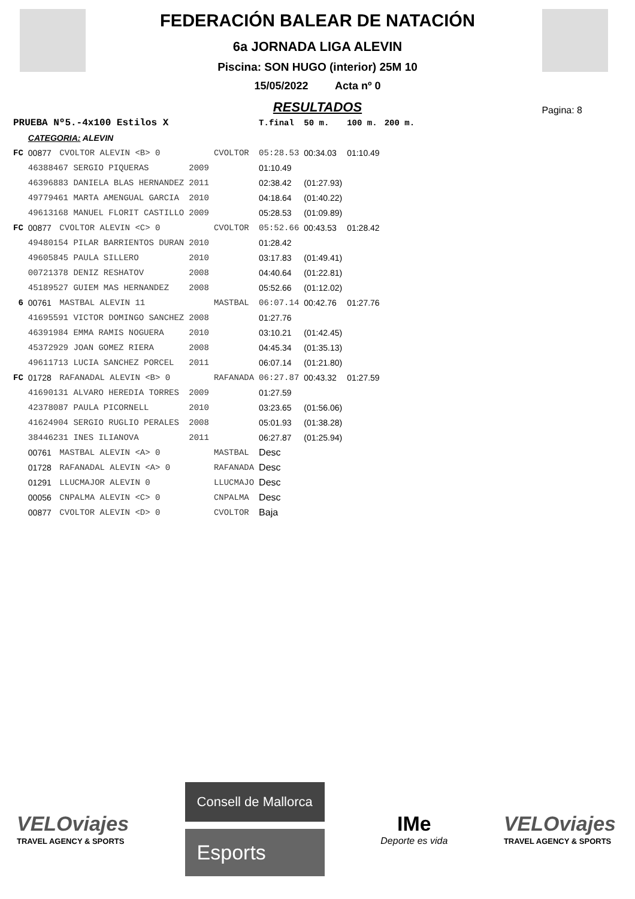FEDERACIÓN BALEAR DE NATACIÓN
6a JORNADA LIGA ALEVIN
Piscina: SON HUGO (interior) 25M 10
15/05/2022 Acta nº 0
RESULTADOS
Pagina: 8
| PRUEBA Nº5.-4x100 Estilos X | | | | | T.final | 50 m. | 100 m. | 200 m. |
| | CATEGORIA: ALEVIN | | | | | | | |
| FC | 00877 | CVOLTOR ALEVIN <B> 0 | | CVOLTOR | 05:28.53 | 00:34.03 | 01:10.49 | |
| | 46388467 SERGIO PIQUERAS | | 2009 | | 01:10.49 | | | |
| | 46396883 DANIELA BLAS HERNANDEZ | | 2011 | | 02:38.42 | (01:27.93) | | |
| | 49779461 MARTA AMENGUAL GARCIA | | 2010 | | 04:18.64 | (01:40.22) | | |
| | 49613168 MANUEL FLORIT CASTILLO | | 2009 | | 05:28.53 | (01:09.89) | | |
| FC | 00877 | CVOLTOR ALEVIN <C> 0 | | CVOLTOR | 05:52.66 | 00:43.53 | 01:28.42 | |
| | 49480154 PILAR BARRIENTOS DURAN | | 2010 | | 01:28.42 | | | |
| | 49605845 PAULA SILLERO | | 2010 | | 03:17.83 | (01:49.41) | | |
| | 00721378 DENIZ RESHATOV | | 2008 | | 04:40.64 | (01:22.81) | | |
| | 45189527 GUIEM MAS HERNANDEZ | | 2008 | | 05:52.66 | (01:12.02) | | |
| 6 | 00761 | MASTBAL ALEVIN 11 | | MASTBAL | 06:07.14 | 00:42.76 | 01:27.76 | |
| | 41695591 VICTOR DOMINGO SANCHEZ | | 2008 | | 01:27.76 | | | |
| | 46391984 EMMA RAMIS NOGUERA | | 2010 | | 03:10.21 | (01:42.45) | | |
| | 45372929 JOAN GOMEZ RIERA | | 2008 | | 04:45.34 | (01:35.13) | | |
| | 49611713 LUCIA SANCHEZ PORCEL | | 2011 | | 06:07.14 | (01:21.80) | | |
| FC | 01728 | RAFANADAL ALEVIN <B> 0 | | RAFANADA | 06:27.87 | 00:43.32 | 01:27.59 | |
| | 41690131 ALVARO HEREDIA TORRES | | 2009 | | 01:27.59 | | | |
| | 42378087 PAULA PICORNELL | | 2010 | | 03:23.65 | (01:56.06) | | |
| | 41624904 SERGIO RUGLIO PERALES | | 2008 | | 05:01.93 | (01:38.28) | | |
| | 38446231 INES ILIANOVA | | 2011 | | 06:27.87 | (01:25.94) | | |
| | 00761 | MASTBAL ALEVIN <A> 0 | | MASTBAL | Desc | | | |
| | 01728 | RAFANADAL ALEVIN <A> 0 | | RAFANADA | Desc | | | |
| | 01291 | LLUCMAJOR ALEVIN 0 | | LLUCMAJO | Desc | | | |
| | 00056 | CNPALMA ALEVIN <C> 0 | | CNPALMA | Desc | | | |
| | 00877 | CVOLTOR ALEVIN <D> 0 | | CVOLTOR | Baja | | | |
VELOviajes
TRAVEL AGENCY & SPORTS
Consell de Mallorca
Esports
IMe
Deporte es vida
VELOviajes
TRAVEL AGENCY & SPORTS